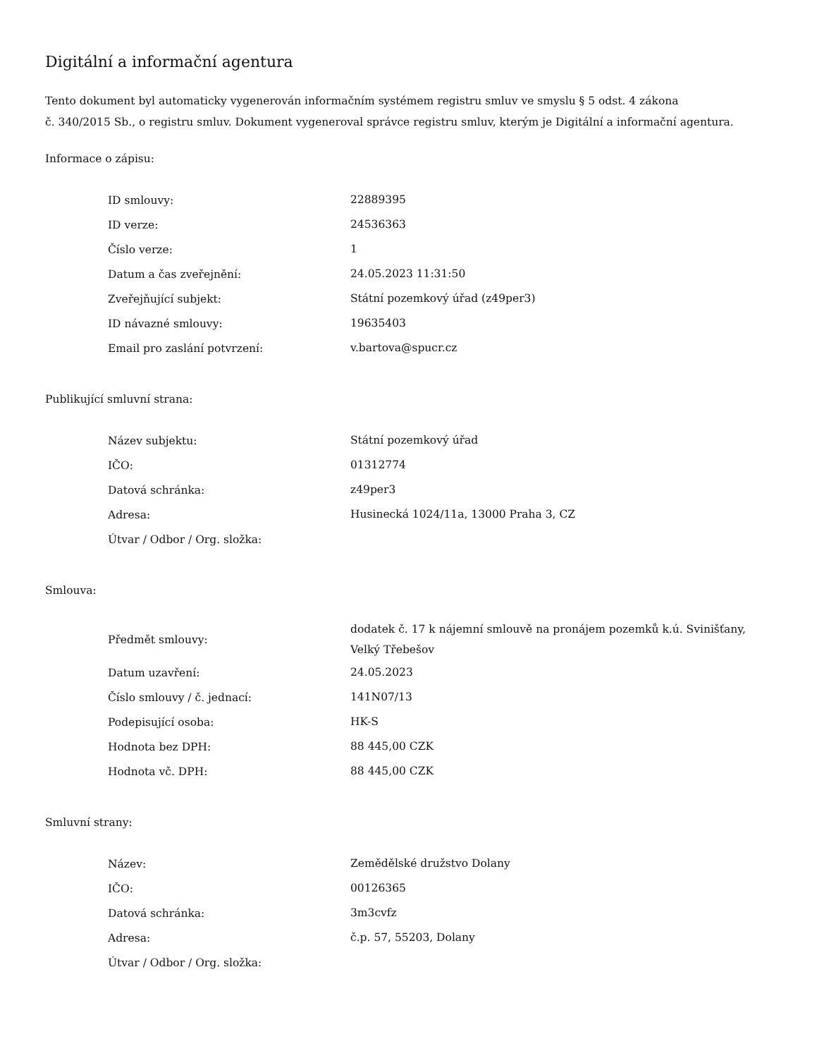Digitální a informační agentura
Tento dokument byl automaticky vygenerován informačním systémem registru smluv ve smyslu § 5 odst. 4 zákona
č. 340/2015 Sb., o registru smluv. Dokument vygeneroval správce registru smluv, kterým je Digitální a informační agentura.
Informace o zápisu:
| ID smlouvy: | 22889395 |
| ID verze: | 24536363 |
| Číslo verze: | 1 |
| Datum a čas zveřejnění: | 24.05.2023 11:31:50 |
| Zveřejňující subjekt: | Státní pozemkový úřad (z49per3) |
| ID návazné smlouvy: | 19635403 |
| Email pro zaslání potvrzení: | v.bartova@spucr.cz |
Publikující smluvní strana:
| Název subjektu: | Státní pozemkový úřad |
| IČO: | 01312774 |
| Datová schránka: | z49per3 |
| Adresa: | Husinecká 1024/11a, 13000 Praha 3, CZ |
| Útvar / Odbor / Org. složka: | |
Smlouva:
| Předmět smlouvy: | dodatek č. 17 k nájemní smlouvě na pronájem pozemků k.ú. Svinišťany, Velký Třebešov |
| Datum uzavření: | 24.05.2023 |
| Číslo smlouvy / č. jednací: | 141N07/13 |
| Podepisující osoba: | HK-S |
| Hodnota bez DPH: | 88 445,00 CZK |
| Hodnota vč. DPH: | 88 445,00 CZK |
Smluvní strany:
| Název: | Zemědělské družstvo Dolany |
| IČO: | 00126365 |
| Datová schránka: | 3m3cvfz |
| Adresa: | č.p. 57, 55203, Dolany |
| Útvar / Odbor / Org. složka: | |